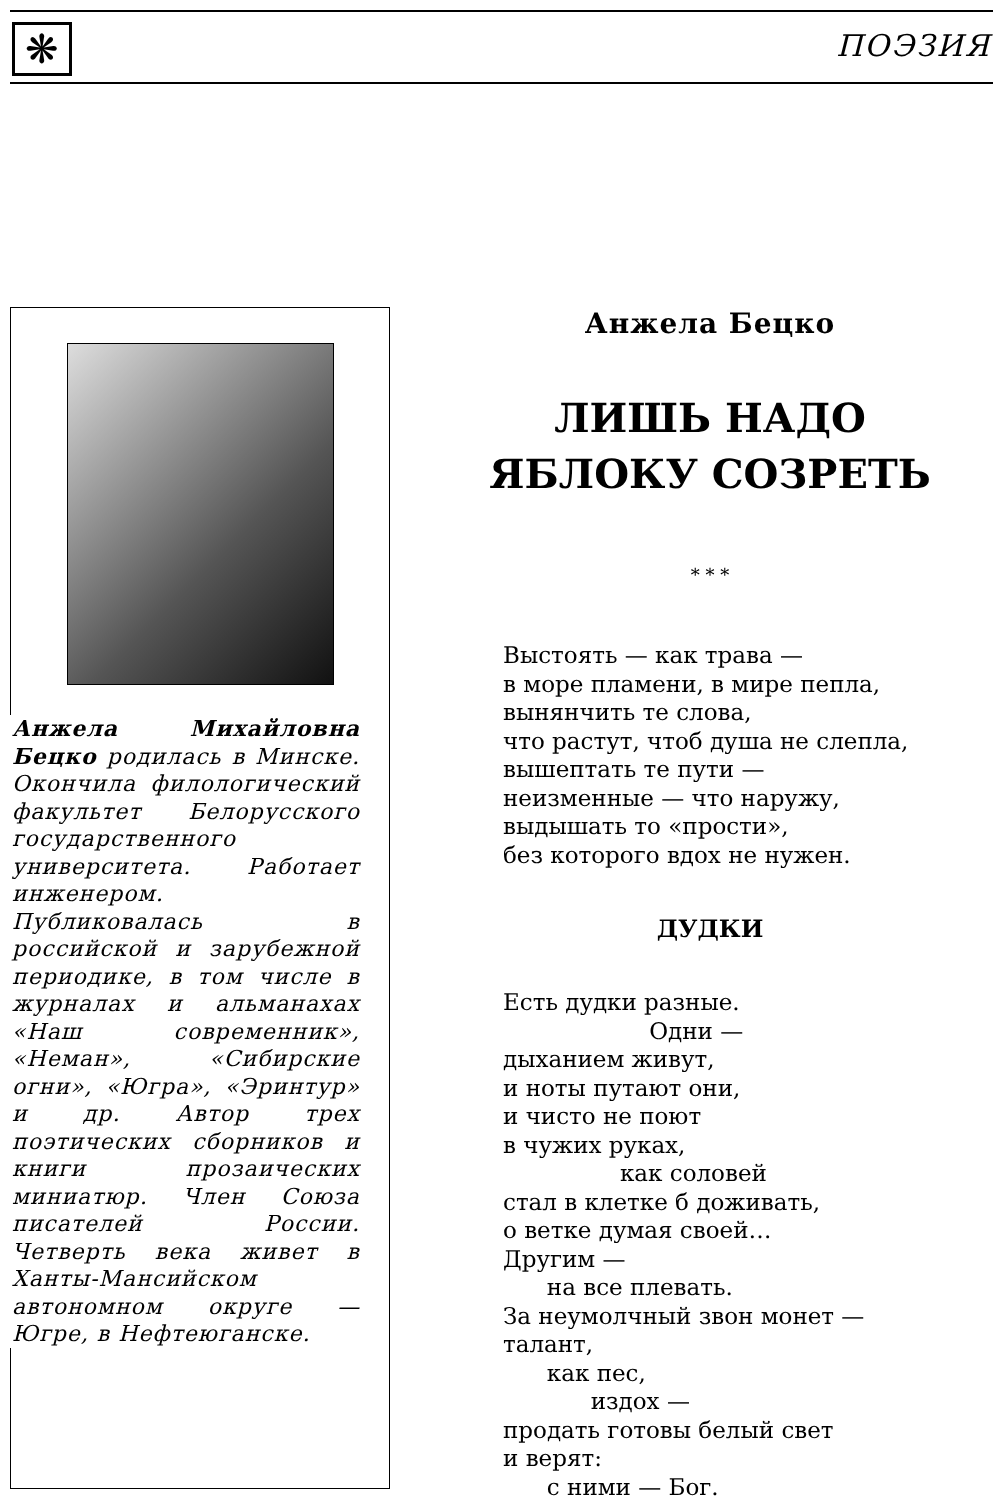❋ ПОЭЗИЯ
Анжела Михайловна Бецко родилась в Минске. Окончила филологический факультет Белорусского государственного университета. Работает инженером. Публиковалась в российской и зарубежной периодике, в том числе в журналах и альманахах «Наш современник», «Неман», «Сибирские огни», «Югра», «Эринтур» и др. Автор трех поэтических сборников и книги прозаических миниатюр. Член Союза писателей России. Четверть века живет в Ханты-Мансийском автономном округе — Югре, в Нефтеюганске.
Анжела Бецко
ЛИШЬ НАДО
ЯБЛОКУ СОЗРЕТЬ
* * *
Выстоять — как трава — в море пламени, в мире пепла, вынянчить те слова, что растут, чтоб душа не слепла, вышептать те пути — неизменные — что наружу, выдышать то «прости», без которого вдох не нужен.
ДУДКИ
Есть дудки разные. Одни — дыханием живут, и ноты путают они, и чисто не поют в чужих руках, как соловей стал в клетке б доживать, о ветке думая своей… Другим — на все плевать. За неумолчный звон монет — талант, как пес, издох — продать готовы белый свет и верят: с ними — Бог.